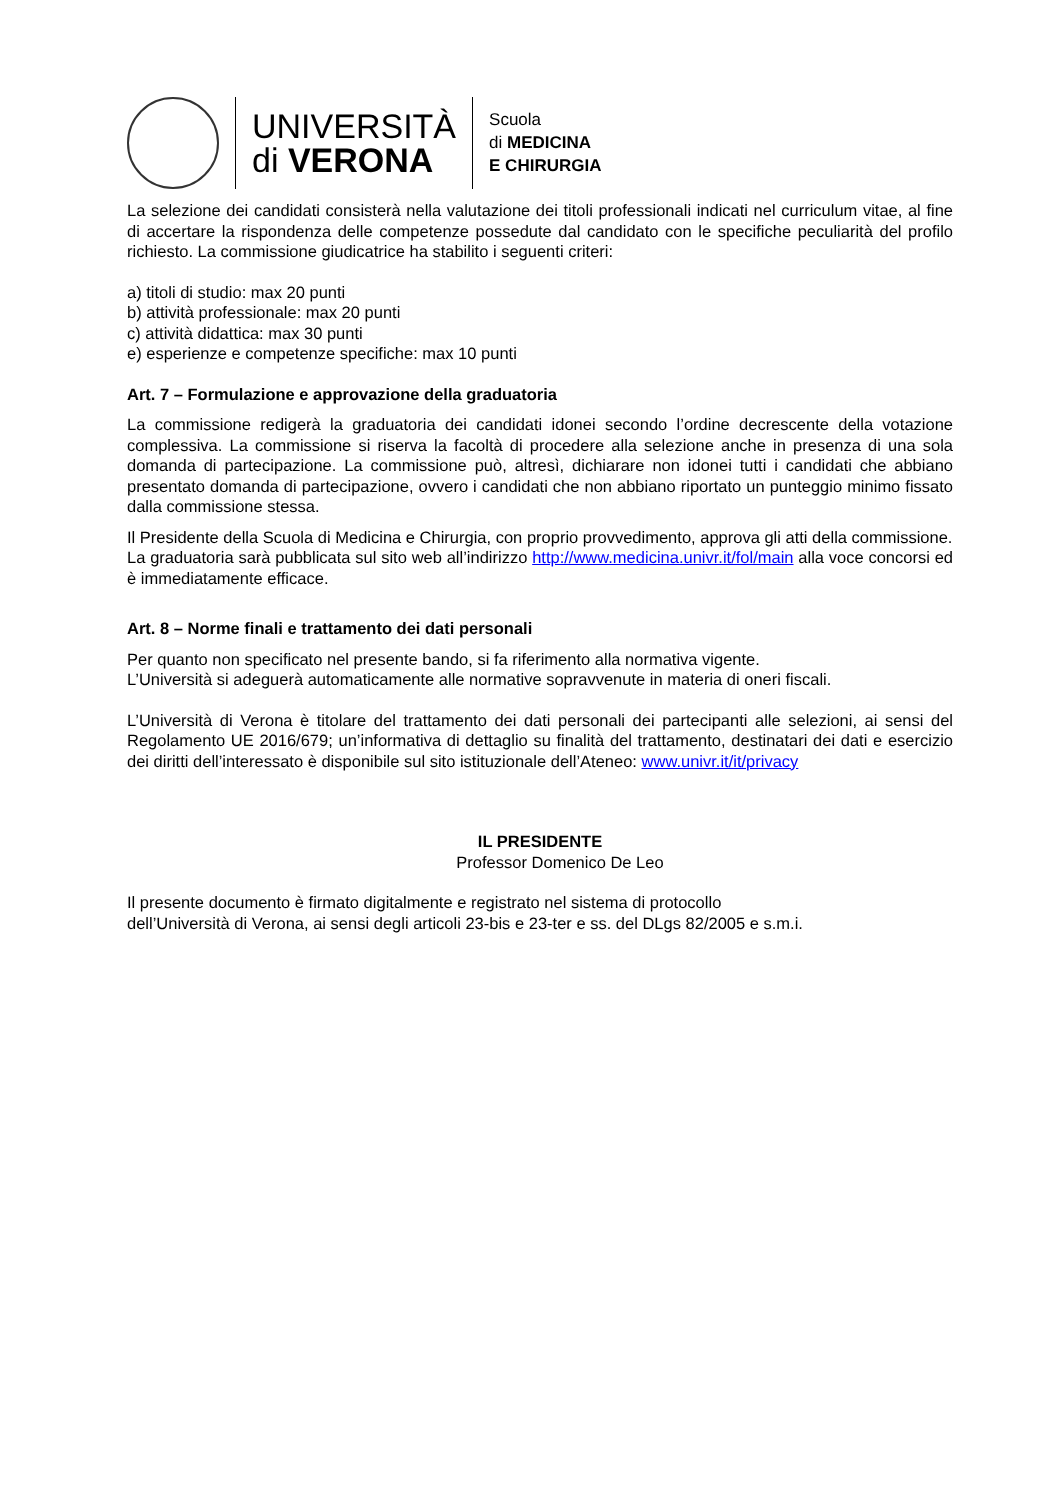UNIVERSITÀ
di VERONA
Scuola
di MEDICINA
E CHIRURGIA
La selezione dei candidati consisterà nella valutazione dei titoli professionali indicati nel curriculum vitae, al fine di accertare la rispondenza delle competenze possedute dal candidato con le specifiche peculiarità del profilo richiesto. La commissione giudicatrice ha stabilito i seguenti criteri:
a) titoli di studio: max 20 punti
b) attività professionale: max 20 punti
c) attività didattica: max 30 punti
e) esperienze e competenze specifiche: max 10 punti
Art. 7 – Formulazione e approvazione della graduatoria
La commissione redigerà la graduatoria dei candidati idonei secondo l’ordine decrescente della votazione complessiva. La commissione si riserva la facoltà di procedere alla selezione anche in presenza di una sola domanda di partecipazione. La commissione può, altresì, dichiarare non idonei tutti i candidati che abbiano presentato domanda di partecipazione, ovvero i candidati che non abbiano riportato un punteggio minimo fissato dalla commissione stessa.
Il Presidente della Scuola di Medicina e Chirurgia, con proprio provvedimento, approva gli atti della commissione.
La graduatoria sarà pubblicata sul sito web all’indirizzo http://www.medicina.univr.it/fol/main alla voce concorsi ed è immediatamente efficace.
Art. 8 – Norme finali e trattamento dei dati personali
Per quanto non specificato nel presente bando, si fa riferimento alla normativa vigente.
L’Università si adeguerà automaticamente alle normative sopravvenute in materia di oneri fiscali.
L’Università di Verona è titolare del trattamento dei dati personali dei partecipanti alle selezioni, ai sensi del Regolamento UE 2016/679; un’informativa di dettaglio su finalità del trattamento, destinatari dei dati e esercizio dei diritti dell’interessato è disponibile sul sito istituzionale dell’Ateneo: www.univr.it/it/privacy
IL PRESIDENTE
Professor Domenico De Leo
Il presente documento è firmato digitalmente e registrato nel sistema di protocollo
dell’Università di Verona, ai sensi degli articoli 23-bis e 23-ter e ss. del DLgs 82/2005 e s.m.i.